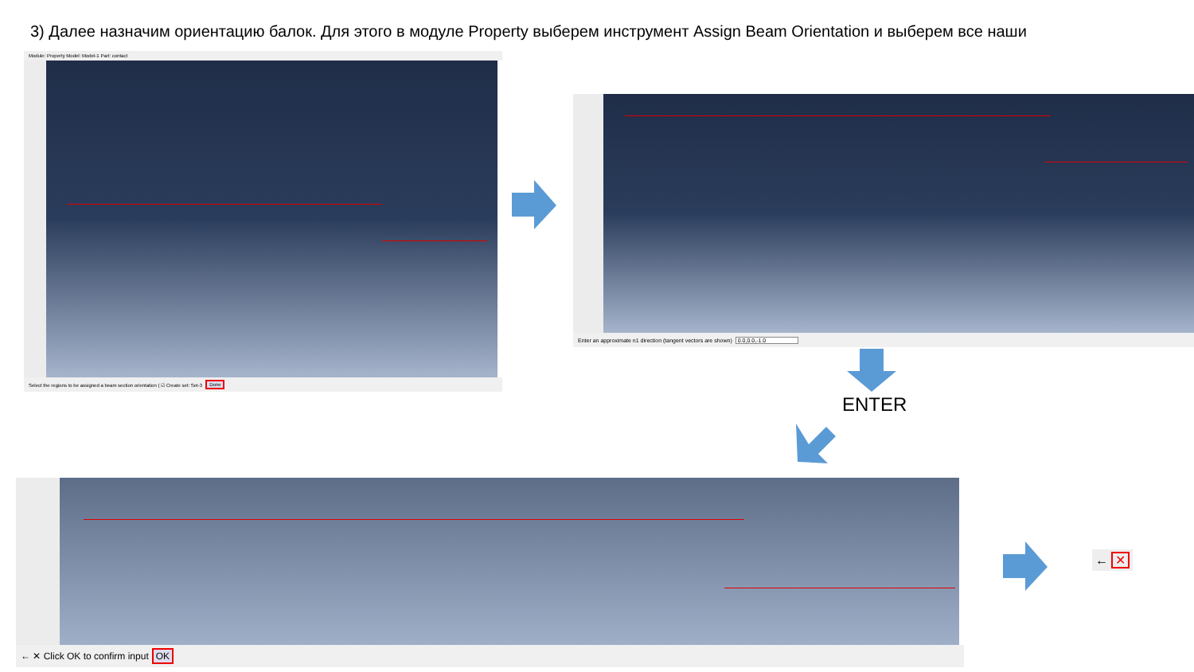3) Далее назначим ориентацию балок. Для этого в модуле Property выберем инструмент Assign Beam Orientation и выберем все наши
Module: Property Model: Model-1 Part: contact
Select the regions to be assigned a beam section orientation ( ☑ Create set: Set-3 Done
Enter an approximate n1 direction (tangent vectors are shown) 0.0,0.0,-1.0
ENTER
← ✕ Click OK to confirm input OK
← ✕